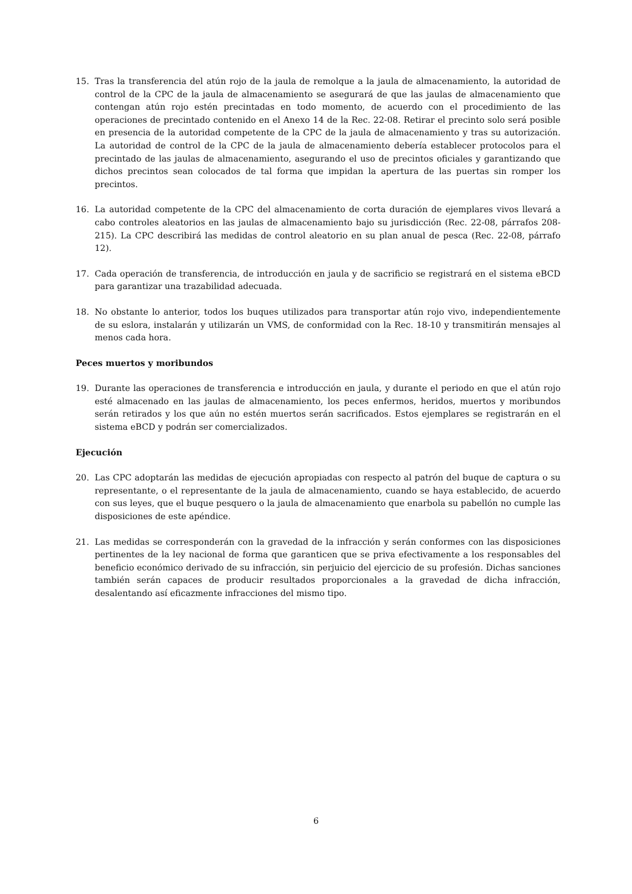15. Tras la transferencia del atún rojo de la jaula de remolque a la jaula de almacenamiento, la autoridad de control de la CPC de la jaula de almacenamiento se asegurará de que las jaulas de almacenamiento que contengan atún rojo estén precintadas en todo momento, de acuerdo con el procedimiento de las operaciones de precintado contenido en el Anexo 14 de la Rec. 22-08. Retirar el precinto solo será posible en presencia de la autoridad competente de la CPC de la jaula de almacenamiento y tras su autorización. La autoridad de control de la CPC de la jaula de almacenamiento debería establecer protocolos para el precintado de las jaulas de almacenamiento, asegurando el uso de precintos oficiales y garantizando que dichos precintos sean colocados de tal forma que impidan la apertura de las puertas sin romper los precintos.
16. La autoridad competente de la CPC del almacenamiento de corta duración de ejemplares vivos llevará a cabo controles aleatorios en las jaulas de almacenamiento bajo su jurisdicción (Rec. 22-08, párrafos 208-215). La CPC describirá las medidas de control aleatorio en su plan anual de pesca (Rec. 22-08, párrafo 12).
17. Cada operación de transferencia, de introducción en jaula y de sacrificio se registrará en el sistema eBCD para garantizar una trazabilidad adecuada.
18. No obstante lo anterior, todos los buques utilizados para transportar atún rojo vivo, independientemente de su eslora, instalarán y utilizarán un VMS, de conformidad con la Rec. 18-10 y transmitirán mensajes al menos cada hora.
Peces muertos y moribundos
19. Durante las operaciones de transferencia e introducción en jaula, y durante el periodo en que el atún rojo esté almacenado en las jaulas de almacenamiento, los peces enfermos, heridos, muertos y moribundos serán retirados y los que aún no estén muertos serán sacrificados. Estos ejemplares se registrarán en el sistema eBCD y podrán ser comercializados.
Ejecución
20. Las CPC adoptarán las medidas de ejecución apropiadas con respecto al patrón del buque de captura o su representante, o el representante de la jaula de almacenamiento, cuando se haya establecido, de acuerdo con sus leyes, que el buque pesquero o la jaula de almacenamiento que enarbola su pabellón no cumple las disposiciones de este apéndice.
21. Las medidas se corresponderán con la gravedad de la infracción y serán conformes con las disposiciones pertinentes de la ley nacional de forma que garanticen que se priva efectivamente a los responsables del beneficio económico derivado de su infracción, sin perjuicio del ejercicio de su profesión. Dichas sanciones también serán capaces de producir resultados proporcionales a la gravedad de dicha infracción, desalentando así eficazmente infracciones del mismo tipo.
6